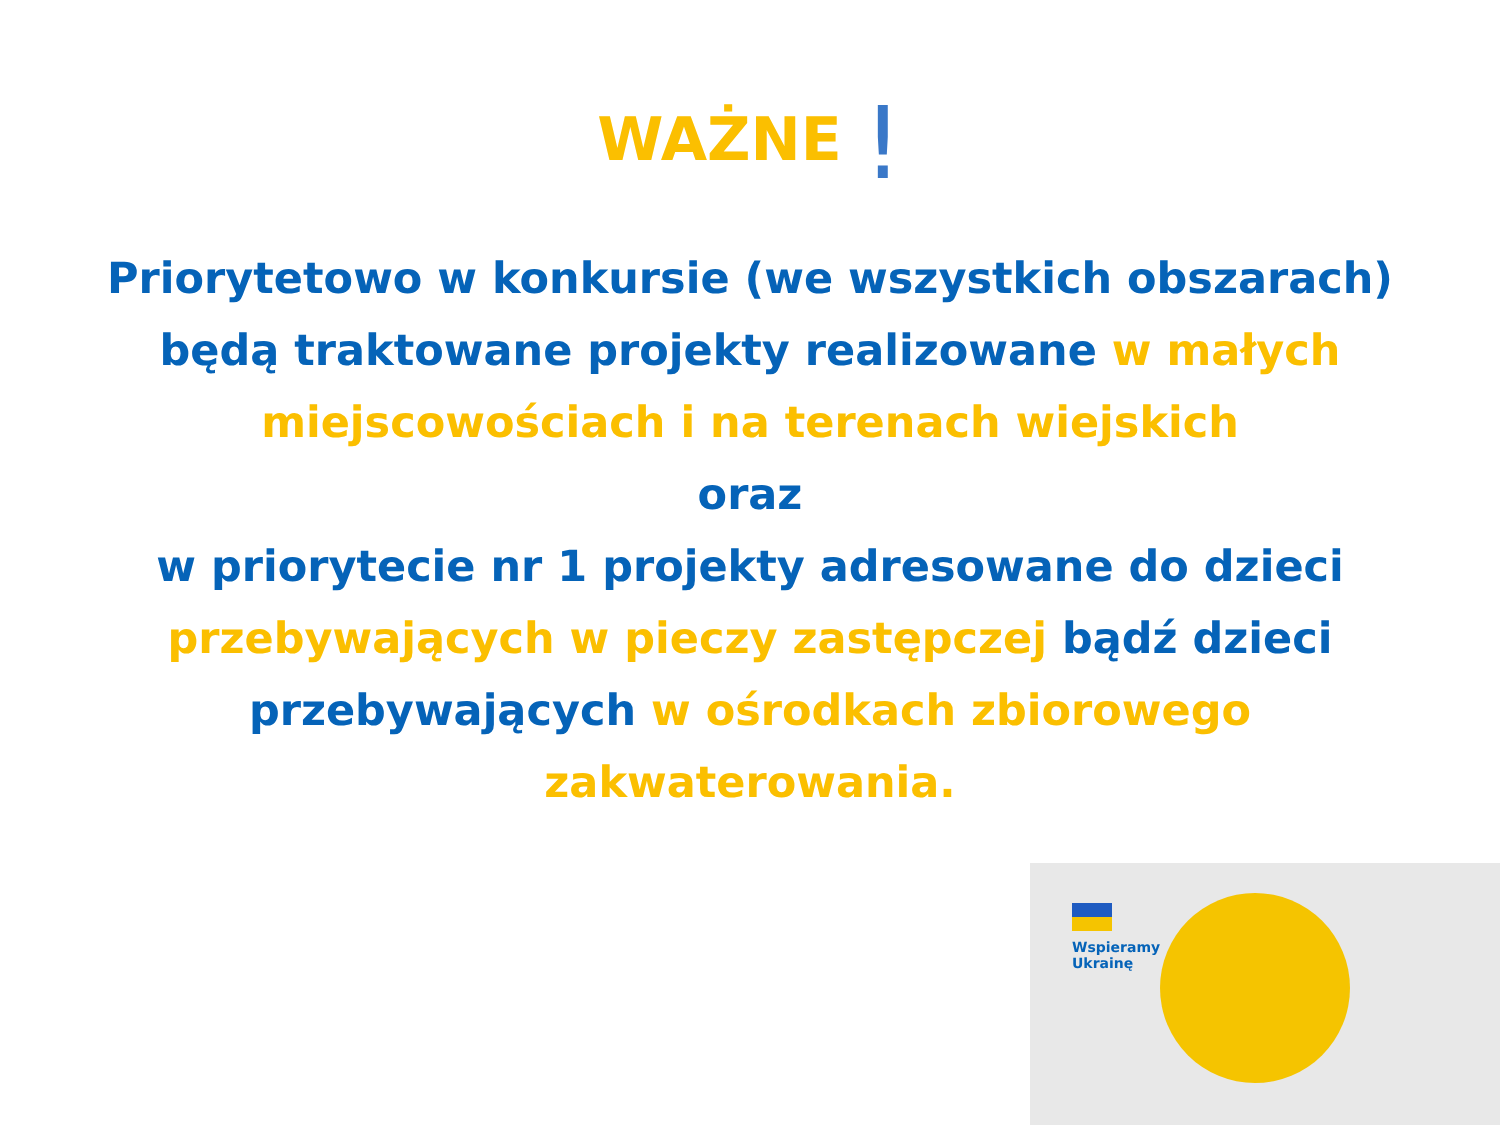WAŻNE !
Priorytetowo w konkursie (we wszystkich obszarach)
będą traktowane projekty realizowane w małych miejscowościach i na terenach wiejskich
oraz
w priorytecie nr 1 projekty adresowane do dzieci przebywających w pieczy zastępczej bądź dzieci przebywających w ośrodkach zbiorowego zakwaterowania.
Wspieramy
Ukrainę